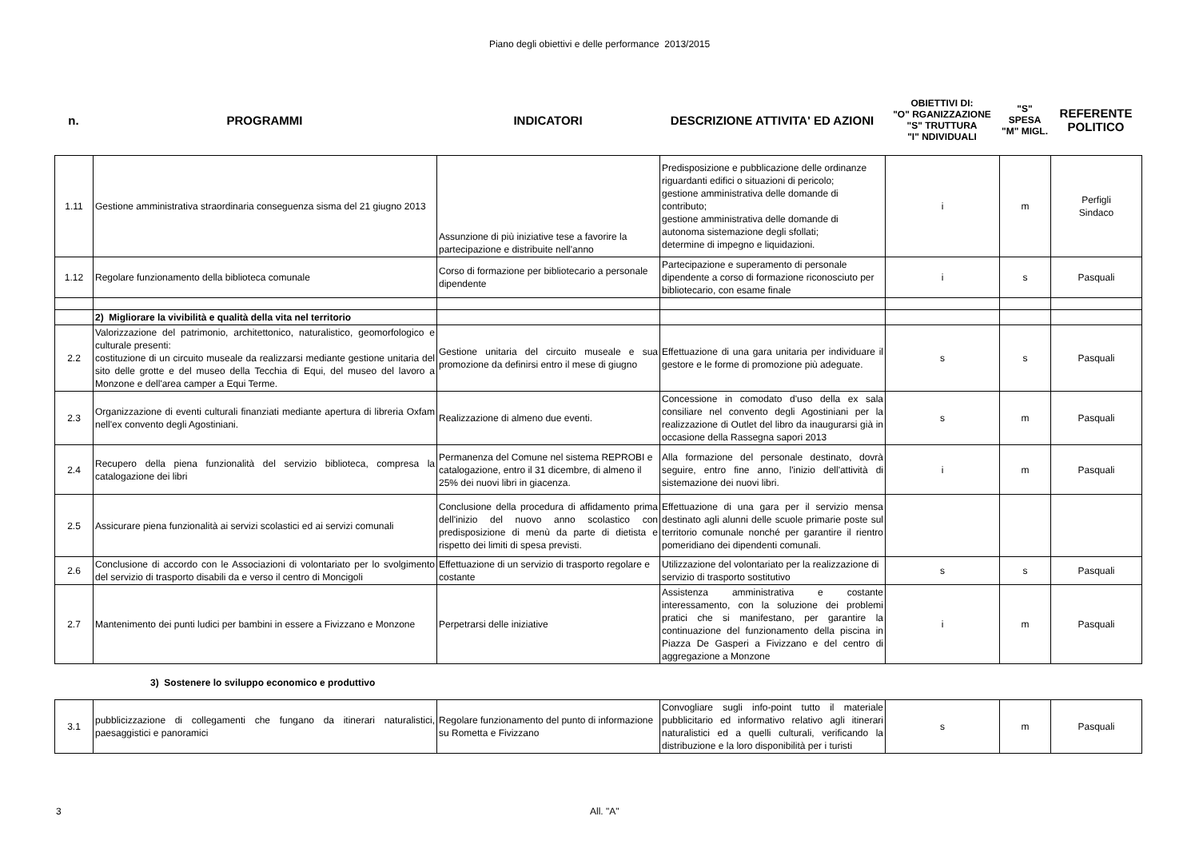Piano degli obiettivi e delle performance 2013/2015
| n. | PROGRAMMI | INDICATORI | DESCRIZIONE ATTIVITA' ED AZIONI | OBIETTIVI DI: "O" RGANIZZAZIONE "S" TRUTTURA "I" NDIVIDUALI | "S" SPESA "M" MIGL. | REFERENTE POLITICO |
| 1.11 | Gestione amministrativa straordinaria conseguenza sisma del 21 giugno 2013 | Assunzione di più iniziative tese a favorire la partecipazione e distribuite nell'anno | Predisposizione e pubblicazione delle ordinanze riguardanti edifici o situazioni di pericolo; gestione amministrativa delle domande di contributo; gestione amministrativa delle domande di autonoma sistemazione degli sfollati; determine di impegno e liquidazioni. | i | m | Perfigli Sindaco |
| 1.12 | Regolare funzionamento della biblioteca comunale | Corso di formazione per bibliotecario a personale dipendente | Partecipazione e superamento di personale dipendente a corso di formazione riconosciuto per bibliotecario, con esame finale | i | s | Pasquali |
| | 2) Migliorare la vivibilità e qualità della vita nel territorio | | | | | |
| 2.2 | Valorizzazione del patrimonio, architettonico, naturalistico, geomorfologico e culturale presenti: costituzione di un circuito museale da realizzarsi mediante gestione unitaria del sito delle grotte e del museo della Tecchia di Equi, del museo del lavoro a Monzone e dell'area camper a Equi Terme. | Gestione unitaria del circuito museale e sua promozione da definirsi entro il mese di giugno | Effettuazione di una gara unitaria per individuare il gestore e le forme di promozione più adeguate. | s | s | Pasquali |
| 2.3 | Organizzazione di eventi culturali finanziati mediante apertura di libreria Oxfam nell'ex convento degli Agostiniani. | Realizzazione di almeno due eventi. | Concessione in comodato d'uso della ex sala consiliare nel convento degli Agostiniani per la realizzazione di Outlet del libro da inaugurarsi già in occasione della Rassegna sapori 2013 | s | m | Pasquali |
| 2.4 | Recupero della piena funzionalità del servizio biblioteca, compresa la catalogazione dei libri | Permanenza del Comune nel sistema REPROBI e catalogazione, entro il 31 dicembre, di almeno il 25% dei nuovi libri in giacenza. | Alla formazione del personale destinato, dovrà seguire, entro fine anno, l'inizio dell'attività di sistemazione dei nuovi libri. | i | m | Pasquali |
| 2.5 | Assicurare piena funzionalità ai servizi scolastici ed ai servizi comunali | Conclusione della procedura di affidamento prima dell'inizio del nuovo anno scolastico con predisposizione di menù da parte di dietista e rispetto dei limiti di spesa previsti. | Effettuazione di una gara per il servizio mensa destinato agli alunni delle scuole primarie poste sul territorio comunale nonché per garantire il rientro pomeridiano dei dipendenti comunali. | | | |
| 2.6 | Conclusione di accordo con le Associazioni di volontariato per lo svolgimento del servizio di trasporto disabili da e verso il centro di Moncigoli | Effettuazione di un servizio di trasporto regolare e costante | Utilizzazione del volontariato per la realizzazione di servizio di trasporto sostitutivo | s | s | Pasquali |
| 2.7 | Mantenimento dei punti ludici per bambini in essere a Fivizzano e Monzone | Perpetrarsi delle iniziative | Assistenza amministrativa e costante interessamento, con la soluzione dei problemi pratici che si manifestano, per garantire la continuazione del funzionamento della piscina in Piazza De Gasperi a Fivizzano e del centro di aggregazione a Monzone | i | m | Pasquali |
3) Sostenere lo sviluppo economico e produttivo
| 3.1 | pubblicizzazione di collegamenti che fungano da itinerari naturalistici, paesaggistici e panoramici | Regolare funzionamento del punto di informazione su Rometta e Fivizzano | Convogliare sugli info-point tutto il materiale pubblicitario ed informativo relativo agli itinerari naturalistici ed a quelli culturali, verificando la distribuzione e la loro disponibilità per i turisti | s | m | Pasquali |
3 All. "A"